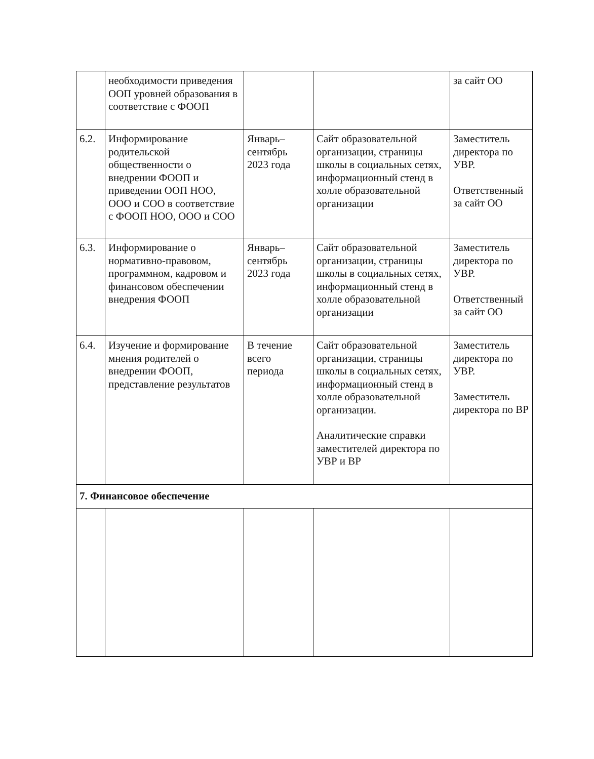| | необходимости приведения ООП уровней образования в соответствие с ФООП | | | за сайт ОО |
| 6.2. | Информирование родительской общественности о внедрении ФООП и приведении ООП НОО, ООО и СОО в соответствие с ФООП НОО, ООО и СОО | Январь– сентябрь 2023 года | Сайт образовательной организации, страницы школы в социальных сетях, информационный стенд в холле образовательной организации | Заместитель директора по УВР. Ответственный за сайт ОО |
| 6.3. | Информирование о нормативно-правовом, программном, кадровом и финансовом обеспечении внедрения ФООП | Январь– сентябрь 2023 года | Сайт образовательной организации, страницы школы в социальных сетях, информационный стенд в холле образовательной организации | Заместитель директора по УВР. Ответственный за сайт ОО |
| 6.4. | Изучение и формирование мнения родителей о внедрении ФООП, представление результатов | В течение всего периода | Сайт образовательной организации, страницы школы в социальных сетях, информационный стенд в холле образовательной организации. Аналитические справки заместителей директора по УВР и ВР | Заместитель директора по УВР. Заместитель директора по ВР |
| 7. Финансовое обеспечение | | | | |